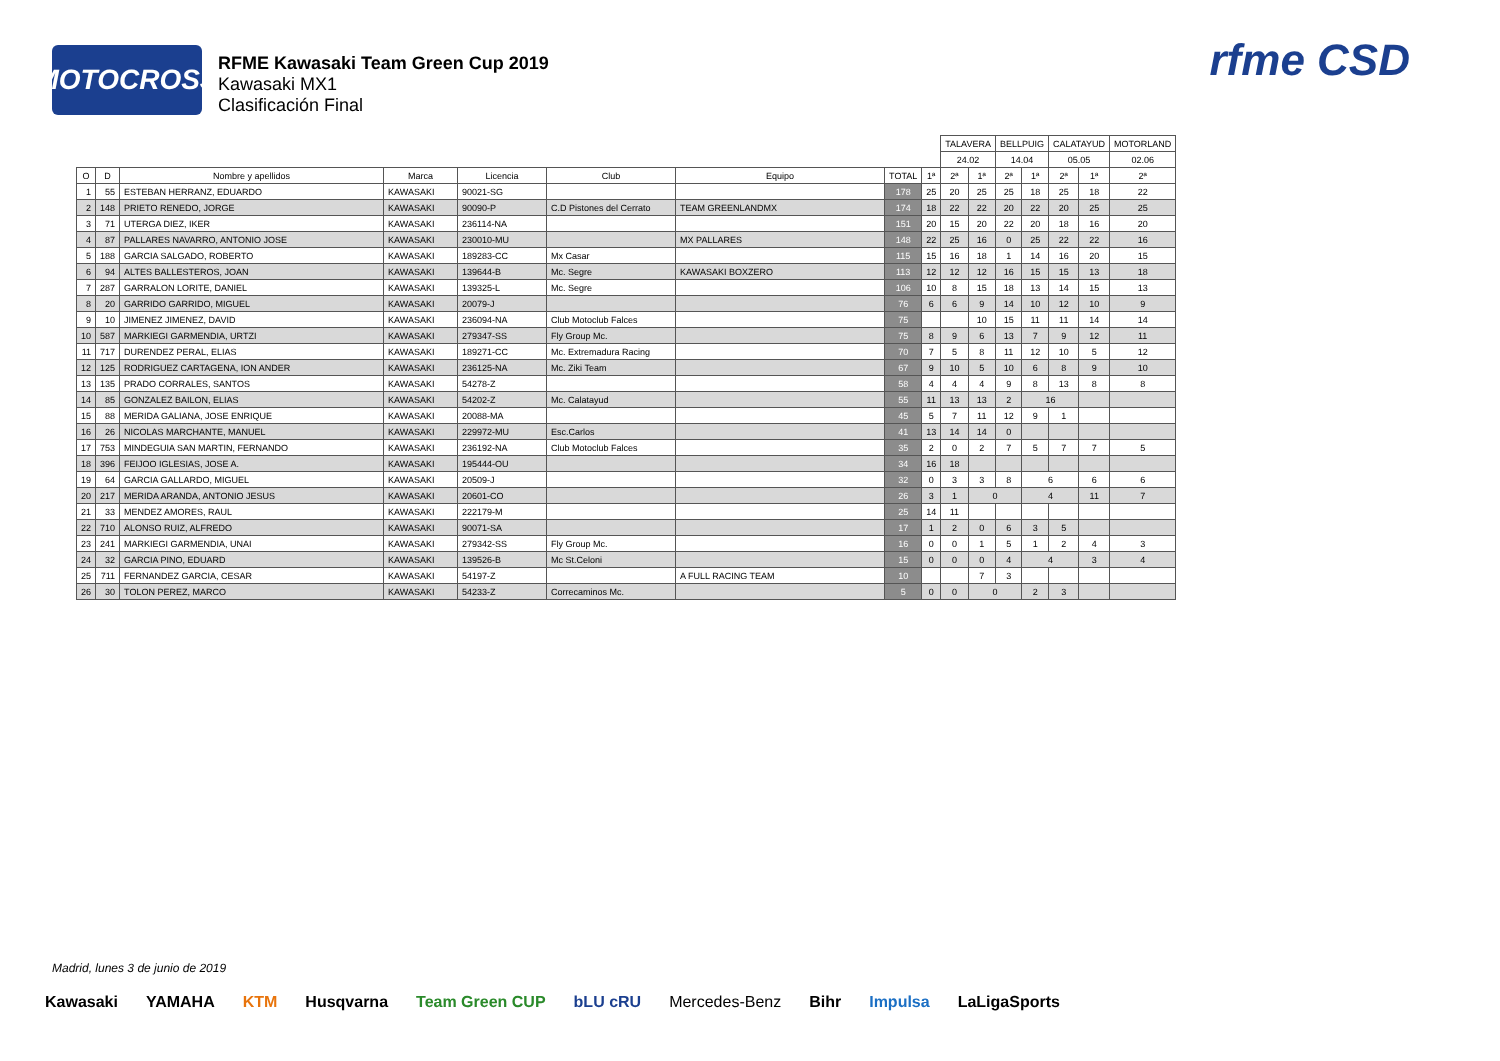MOTOCROSS
RFME Kawasaki Team Green Cup 2019
Kawasaki MX1
Clasificación Final
rfme CSD
| | | | | | | | | | TALAVERA | | BELLPUIG | | CALATAYUD | | MOTORLAND |
| | | | | | | | | | 24.02 | | 14.04 | | 05.05 | | 02.06 |
| O | D | Nombre y apellidos | Marca | Licencia | Club | Equipo | TOTAL | 1ª | 2ª | 1ª | 2ª | 1ª | 2ª | 1ª | 2ª |
| 1 | 55 | ESTEBAN HERRANZ, EDUARDO | KAWASAKI | 90021-SG | | | 178 | 25 | 20 | 25 | 25 | 18 | 25 | 18 | 22 |
| 2 | 148 | PRIETO RENEDO, JORGE | KAWASAKI | 90090-P | C.D Pistones del Cerrato | TEAM GREENLANDMX | 174 | 18 | 22 | 22 | 20 | 22 | 20 | 25 | 25 |
| 3 | 71 | UTERGA DIEZ, IKER | KAWASAKI | 236114-NA | | | 151 | 20 | 15 | 20 | 22 | 20 | 18 | 16 | 20 |
| 4 | 87 | PALLARES NAVARRO, ANTONIO JOSE | KAWASAKI | 230010-MU | | MX PALLARES | 148 | 22 | 25 | 16 | 0 | 25 | 22 | 22 | 16 |
| 5 | 188 | GARCIA SALGADO, ROBERTO | KAWASAKI | 189283-CC | Mx Casar | | 115 | 15 | 16 | 18 | 1 | 14 | 16 | 20 | 15 |
| 6 | 94 | ALTES BALLESTEROS, JOAN | KAWASAKI | 139644-B | Mc. Segre | KAWASAKI BOXZERO | 113 | 12 | 12 | 12 | 16 | 15 | 15 | 13 | 18 |
| 7 | 287 | GARRALON LORITE, DANIEL | KAWASAKI | 139325-L | Mc. Segre | | 106 | 10 | 8 | 15 | 18 | 13 | 14 | 15 | 13 |
| 8 | 20 | GARRIDO GARRIDO, MIGUEL | KAWASAKI | 20079-J | | | 76 | 6 | 6 | 9 | 14 | 10 | 12 | 10 | 9 |
| 9 | 10 | JIMENEZ JIMENEZ, DAVID | KAWASAKI | 236094-NA | Club Motoclub Falces | | 75 | | | 10 | 15 | 11 | 11 | 14 | 14 |
| 10 | 587 | MARKIEGI GARMENDIA, URTZI | KAWASAKI | 279347-SS | Fly Group Mc. | | 75 | 8 | 9 | 6 | 13 | 7 | 9 | 12 | 11 |
| 11 | 717 | DURENDEZ PERAL, ELIAS | KAWASAKI | 189271-CC | Mc. Extremadura Racing | | 70 | 7 | 5 | 8 | 11 | 12 | 10 | 5 | 12 |
| 12 | 125 | RODRIGUEZ CARTAGENA, ION ANDER | KAWASAKI | 236125-NA | Mc. Ziki Team | | 67 | 9 | 10 | 5 | 10 | 6 | 8 | 9 | 10 |
| 13 | 135 | PRADO CORRALES, SANTOS | KAWASAKI | 54278-Z | | | 58 | 4 | 4 | 4 | 9 | 8 | 13 | 8 | 8 |
| 14 | 85 | GONZALEZ BAILON, ELIAS | KAWASAKI | 54202-Z | Mc. Calatayud | | 55 | 11 | 13 | 13 | 2 | 16 | | | |
| 15 | 88 | MERIDA GALIANA, JOSE ENRIQUE | KAWASAKI | 20088-MA | | | 45 | 5 | 7 | 11 | 12 | 9 | 1 | | |
| 16 | 26 | NICOLAS MARCHANTE, MANUEL | KAWASAKI | 229972-MU | Esc.Carlos | | 41 | 13 | 14 | 14 | 0 | | | | |
| 17 | 753 | MINDEGUIA SAN MARTIN, FERNANDO | KAWASAKI | 236192-NA | Club Motoclub Falces | | 35 | 2 | 0 | 2 | 7 | 5 | 7 | 7 | 5 |
| 18 | 396 | FEIJOO IGLESIAS, JOSE A. | KAWASAKI | 195444-OU | | | 34 | 16 | 18 | | | | | | |
| 19 | 64 | GARCIA GALLARDO, MIGUEL | KAWASAKI | 20509-J | | | 32 | 0 | 3 | 3 | 8 | 6 | | 6 | 6 |
| 20 | 217 | MERIDA ARANDA, ANTONIO JESUS | KAWASAKI | 20601-CO | | | 26 | 3 | 1 | 0 | | 4 | | 11 | 7 |
| 21 | 33 | MENDEZ AMORES, RAUL | KAWASAKI | 222179-M | | | 25 | 14 | 11 | | | | | | |
| 22 | 710 | ALONSO RUIZ, ALFREDO | KAWASAKI | 90071-SA | | | 17 | 1 | 2 | 0 | 6 | 3 | 5 | | |
| 23 | 241 | MARKIEGI GARMENDIA, UNAI | KAWASAKI | 279342-SS | Fly Group Mc. | | 16 | 0 | 0 | 1 | 5 | 1 | 2 | 4 | 3 |
| 24 | 32 | GARCIA PINO, EDUARD | KAWASAKI | 139526-B | Mc St.Celoni | | 15 | 0 | 0 | 0 | 4 | 4 | | 3 | 4 |
| 25 | 711 | FERNANDEZ GARCIA, CESAR | KAWASAKI | 54197-Z | | A FULL RACING TEAM | 10 | | | 7 | 3 | | | | |
| 26 | 30 | TOLON PEREZ, MARCO | KAWASAKI | 54233-Z | Correcaminos Mc. | | 5 | 0 | 0 | 0 | | 2 | 3 | | |
Madrid, lunes 3 de junio de 2019
Kawasaki YAMAHA KTM Husqvarna Team Green CUP bLU cRU Mercedes-Benz Bihr Impulsa LaLigaSports